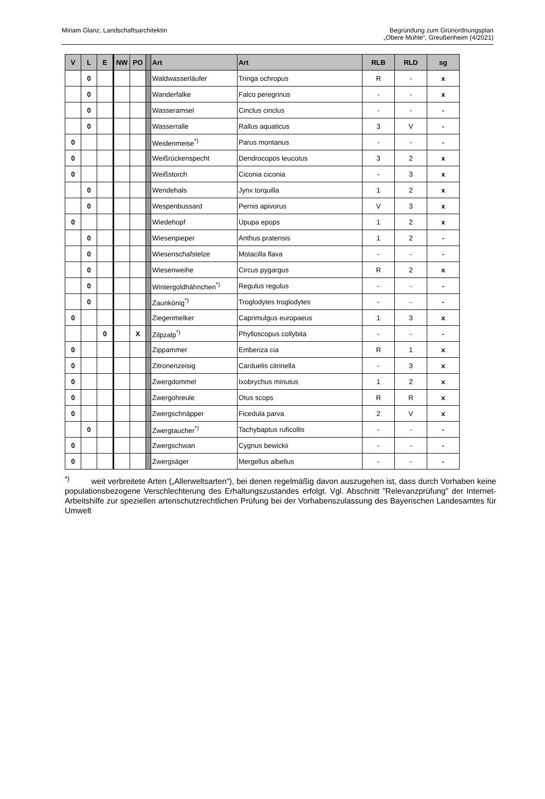Miriam Glanz, Landschaftsarchitektin
Begründung zum Grünordnungsplan
„Obere Mühle“, Greußenheim (4/2021)
| V | L | E | NW | PO | | Art | Art | RLB | RLD | sg |
| --- | --- | --- | --- | --- | --- | --- | --- | --- | --- | --- |
| | 0 | | | | | Waldwasserläufer | Tringa ochropus | R | - | x |
| | 0 | | | | | Wanderfalke | Falco peregrinus | - | - | x |
| | 0 | | | | | Wasseramsel | Cinclus cinclus | - | - | - |
| | 0 | | | | | Wasserralle | Rallus aquaticus | 3 | V | - |
| 0 | | | | | | Weidenmeise<sup>*)</sup> | Parus montanus | - | - | - |
| 0 | | | | | | Weißrückenspecht | Dendrocopos leucotus | 3 | 2 | x |
| 0 | | | | | | Weißstorch | Ciconia ciconia | - | 3 | x |
| | 0 | | | | | Wendehals | Jynx torquilla | 1 | 2 | x |
| | 0 | | | | | Wespenbussard | Pernis apivorus | V | 3 | x |
| 0 | | | | | | Wiedehopf | Upupa epops | 1 | 2 | x |
| | 0 | | | | | Wiesenpieper | Anthus pratensis | 1 | 2 | - |
| | 0 | | | | | Wiesenschafstelze | Motacilla flava | - | - | - |
| | 0 | | | | | Wiesenweihe | Circus pygargus | R | 2 | x |
| | 0 | | | | | Wintergoldhähnchen<sup>*)</sup> | Regulus regulus | - | - | - |
| | 0 | | | | | Zaunkönig<sup>*)</sup> | Troglodytes troglodytes | - | - | - |
| 0 | | | | | | Ziegenmelker | Caprimulgus europaeus | 1 | 3 | x |
| | | 0 | | X | | Zilpzalp<sup>*)</sup> | Phylloscopus collybita | - | - | - |
| 0 | | | | | | Zippammer | Emberiza cia | R | 1 | x |
| 0 | | | | | | Zitronenzeisig | Carduelis citrinella | - | 3 | x |
| 0 | | | | | | Zwergdommel | Ixobrychus minutus | 1 | 2 | x |
| 0 | | | | | | Zwergohreule | Otus scops | R | R | x |
| 0 | | | | | | Zwergschnäpper | Ficedula parva | 2 | V | x |
| | 0 | | | | | Zwergtaucher<sup>*)</sup> | Tachybaptus ruficollis | - | - | - |
| 0 | | | | | | Zwergschwan | Cygnus bewickii | - | - | - |
| 0 | | | | | | Zwergsäger | Mergellus albellus | - | - | - |
<sup>*)</sup> weit verbreitete Arten („Allerweltsarten“), bei denen regelmäßig davon auszugehen ist, dass durch Vorhaben keine populationsbezogene Verschlechterung des Erhaltungszustandes erfolgt. Vgl. Abschnitt "Relevanzprüfung" der Internet-Arbeitshilfe zur speziellen artenschutzrechtlichen Prüfung bei der Vorhabenszulassung des Bayerischen Landesamtes für Umwelt